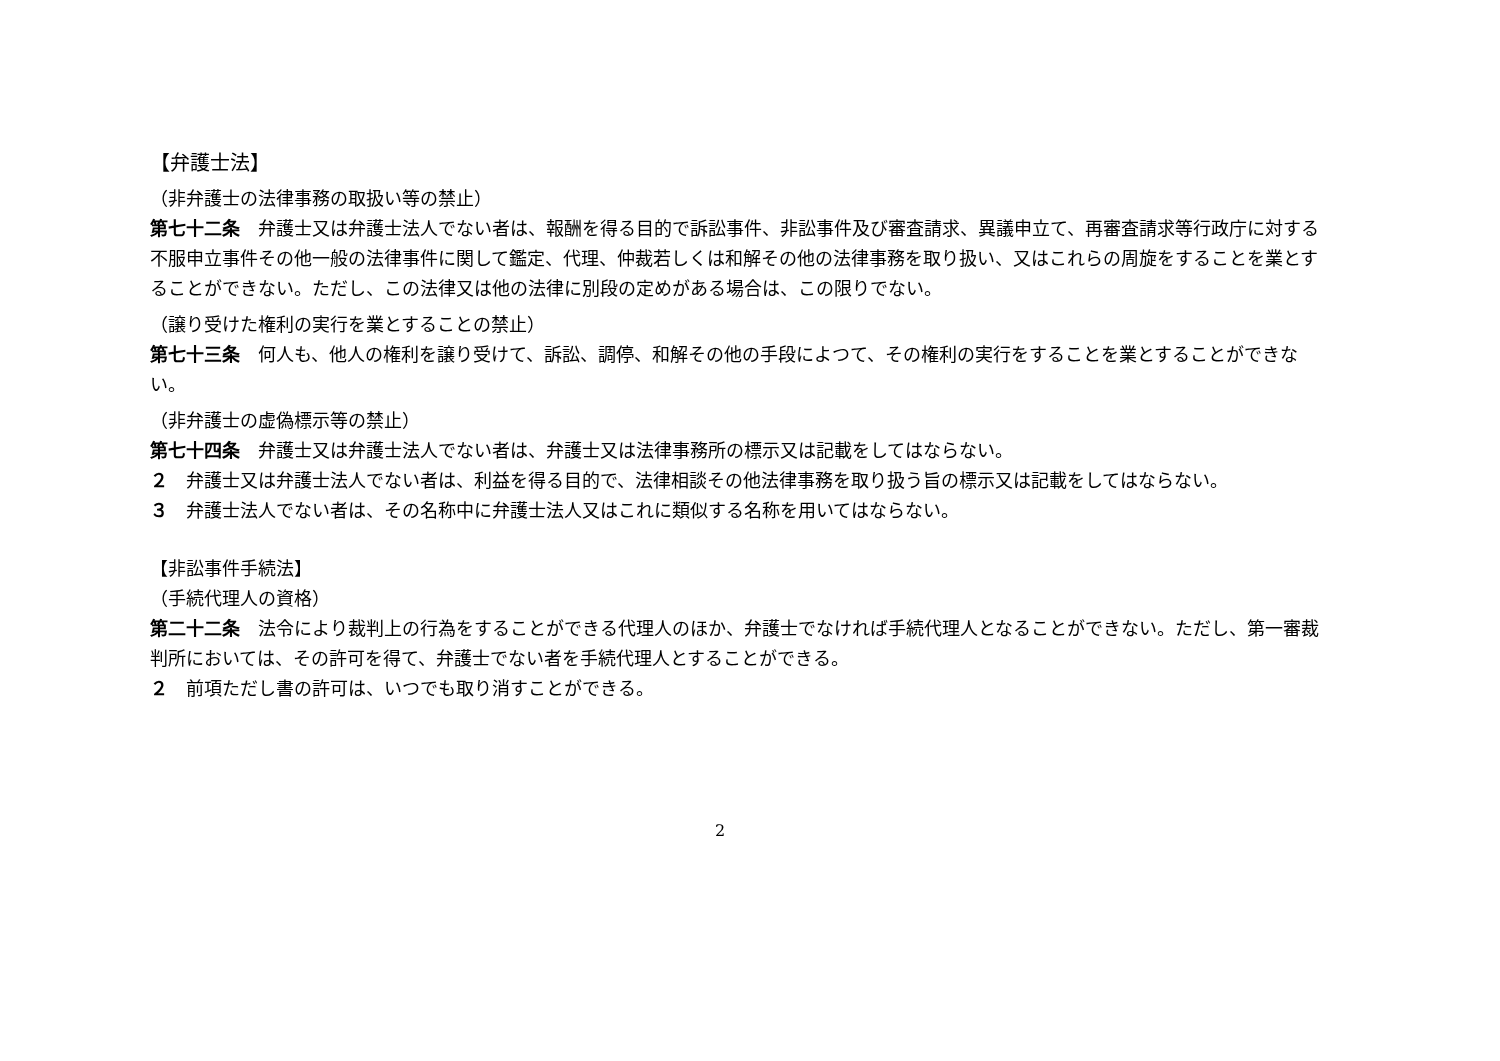【弁護士法】
（非弁護士の法律事務の取扱い等の禁止）
第七十二条　弁護士又は弁護士法人でない者は、報酬を得る目的で訴訟事件、非訟事件及び審査請求、異議申立て、再審査請求等行政庁に対する不服申立事件その他一般の法律事件に関して鑑定、代理、仲裁若しくは和解その他の法律事務を取り扱い、又はこれらの周旋をすることを業とすることができない。ただし、この法律又は他の法律に別段の定めがある場合は、この限りでない。
（譲り受けた権利の実行を業とすることの禁止）
第七十三条　何人も、他人の権利を譲り受けて、訴訟、調停、和解その他の手段によつて、その権利の実行をすることを業とすることができない。
（非弁護士の虚偽標示等の禁止）
第七十四条　弁護士又は弁護士法人でない者は、弁護士又は法律事務所の標示又は記載をしてはならない。
２　弁護士又は弁護士法人でない者は、利益を得る目的で、法律相談その他法律事務を取り扱う旨の標示又は記載をしてはならない。
３　弁護士法人でない者は、その名称中に弁護士法人又はこれに類似する名称を用いてはならない。
【非訟事件手続法】
（手続代理人の資格）
第二十二条　法令により裁判上の行為をすることができる代理人のほか、弁護士でなければ手続代理人となることができない。ただし、第一審裁判所においては、その許可を得て、弁護士でない者を手続代理人とすることができる。
２　前項ただし書の許可は、いつでも取り消すことができる。
2